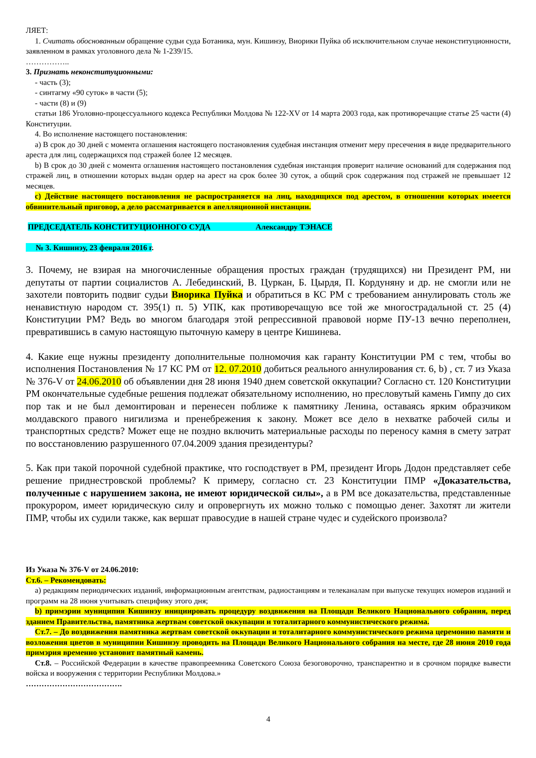ЛЯЕТ:
1. Считать обоснованным обращение судьи суда Ботаника, мун. Кишинэу, Виорики Пуйка об исключительном случае неконституционности, заявленном в рамках уголовного дела № 1-239/15.
……………..
3. Признать неконституционными:
- часть (3);
- синтагму «90 суток» в части (5);
- части (8) и (9)
статьи 186 Уголовно-процессуального кодекса Республики Молдова № 122-XV от 14 марта 2003 года, как противоречащие статье 25 части (4) Конституции.
4. Во исполнение настоящего постановления:
a) В срок до 30 дней с момента оглашения настоящего постановления судебная инстанция отменит меру пресечения в виде предварительного ареста для лиц, содержащихся под стражей более 12 месяцев.
b) В срок до 30 дней с момента оглашения настоящего постановления судебная инстанция проверит наличие оснований для содержания под стражей лиц, в отношении которых выдан ордер на арест на срок более 30 суток, а общий срок содержания под стражей не превышает 12 месяцев.
c) Действие настоящего постановления не распространяется на лиц, находящихся под арестом, в отношении которых имеется обвинительный приговор, а дело рассматривается в апелляционной инстанции.
ПРЕДСЕДАТЕЛЬ КОНСТИТУЦИОННОГО СУДА Александру ТЭНАСЕ
№ 3. Кишинэу, 23 февраля 2016 г.
3. Почему, не взирая на многочисленные обращения простых граждан (трудящихся) ни Президент РМ, ни депутаты от партии социалистов А. Лебединский, В. Цуркан, Б. Цырдя, П. Кордуняну и др. не смогли или не захотели повторить подвиг судьи Виорика Пуйка и обратиться в КС РМ с требованием аннулировать столь же ненавистную народом ст. 395(1) п. 5) УПК, как противоречащую все той же многострадальной ст. 25 (4) Конституции РМ? Ведь во многом благодаря этой репрессивной правовой норме ПУ-13 вечно переполнен, превратившись в самую настоящую пыточную камеру в центре Кишинева.
4. Какие еще нужны президенту дополнительные полномочия как гаранту Конституции РМ с тем, чтобы во исполнения Постановления № 17 КС РМ от 12. 07.2010 добиться реального аннулирования ст. 6, b) , ст. 7 из Указа № 376-V от 24.06.2010 об объявлении дня 28 июня 1940 днем советской оккупации? Согласно ст. 120 Конституции РМ окончательные судебные решения подлежат обязательному исполнению, но пресловутый камень Гимпу до сих пор так и не был демонтирован и перенесен поближе к памятнику Ленина, оставаясь ярким образчиком молдавского правого нигилизма и пренебрежения к закону. Может все дело в нехватке рабочей силы и транспортных средств? Может еще не поздно включить материальные расходы по переносу камня в смету затрат по восстановлению разрушенного 07.04.2009 здания президентуры?
5. Как при такой порочной судебной практике, что господствует в РМ, президент Игорь Додон представляет себе решение приднестровской проблемы? К примеру, согласно ст. 23 Конституции ПМР «Доказательства, полученные с нарушением закона, не имеют юридической силы», а в РМ все доказательства, представленные прокурором, имеет юридическую силу и опровергнуть их можно только с помощью денег. Захотят ли жители ПМР, чтобы их судили также, как вершат правосудие в нашей стране чудес и судейского произвола?
Из Указа № 376-V от 24.06.2010:
Ст.6. – Рекомендовать:
a) редакциям периодических изданий, информационным агентствам, радиостанциям и телеканалам при выпуске текущих номеров изданий и программ на 28 июня учитывать специфику этого дня;
b) примэрии муниципия Кишинэу инициировать процедуру воздвижения на Площади Великого Национального собрания, перед зданием Правительства, памятника жертвам советской оккупации и тоталитарного коммунистического режима.
Ст.7. – До воздвижения памятника жертвам советской оккупации и тоталитарного коммунистического режима церемонию памяти и возложения цветов в муниципии Кишинэу проводить на Площади Великого Национального собрания на месте, где 28 июня 2010 года примэрия временно установит памятный камень.
Ст.8. – Российской Федерации в качестве правопреемника Советского Союза безоговорочно, транспарентно и в срочном порядке вывести войска и вооружения с территории Республики Молдова.»
……………………………….
4